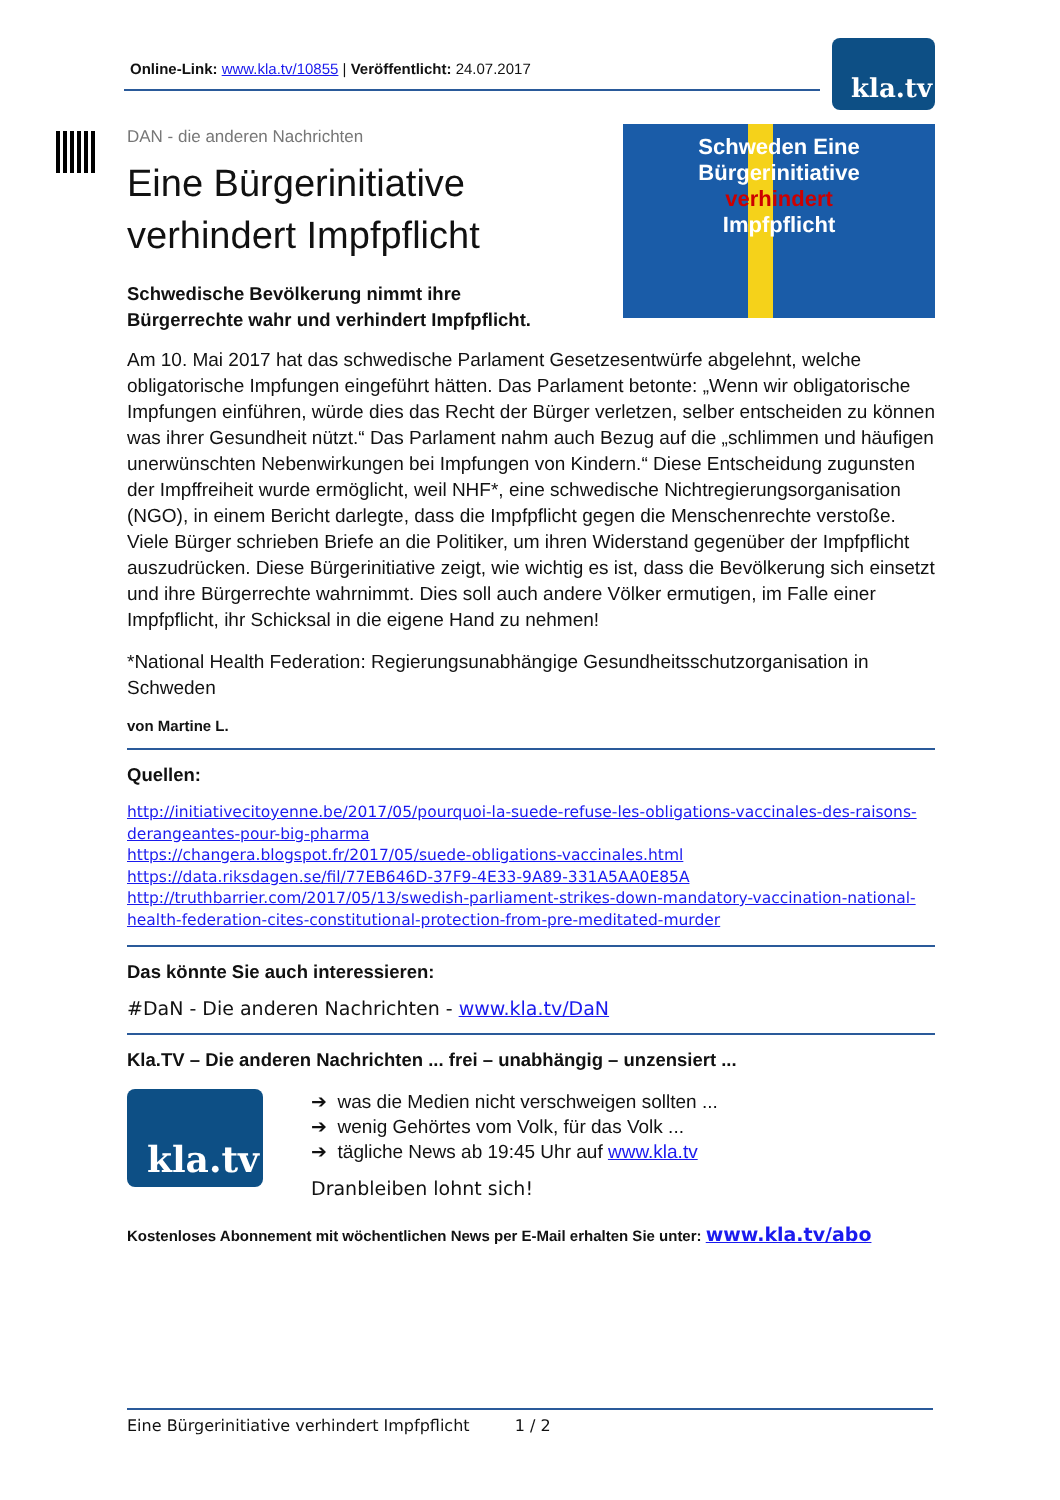Online-Link: www.kla.tv/10855 | Veröffentlicht: 24.07.2017 kla.tv
Schweden Eine Bürgerinitiative
verhindert
Impfpflicht
DAN - die anderen Nachrichten
Eine Bürgerinitiative
verhindert Impfpflicht
Schwedische Bevölkerung nimmt ihre
Bürgerrechte wahr und verhindert Impfpflicht.
Am 10. Mai 2017 hat das schwedische Parlament Gesetzesentwürfe abgelehnt, welche obligatorische Impfungen eingeführt hätten. Das Parlament betonte: „Wenn wir obligatorische Impfungen einführen, würde dies das Recht der Bürger verletzen, selber entscheiden zu können was ihrer Gesundheit nützt.“ Das Parlament nahm auch Bezug auf die „schlimmen und häufigen unerwünschten Nebenwirkungen bei Impfungen von Kindern.“ Diese Entscheidung zugunsten der Impffreiheit wurde ermöglicht, weil NHF*, eine schwedische Nichtregierungsorganisation (NGO), in einem Bericht darlegte, dass die Impfpflicht gegen die Menschenrechte verstoße. Viele Bürger schrieben Briefe an die Politiker, um ihren Widerstand gegenüber der Impfpflicht auszudrücken. Diese Bürgerinitiative zeigt, wie wichtig es ist, dass die Bevölkerung sich einsetzt und ihre Bürgerrechte wahrnimmt. Dies soll auch andere Völker ermutigen, im Falle einer Impfpflicht, ihr Schicksal in die eigene Hand zu nehmen!
*National Health Federation: Regierungsunabhängige Gesundheitsschutzorganisation in Schweden
von Martine L.
Quellen:
http://initiativecitoyenne.be/2017/05/pourquoi-la-suede-refuse-les-obligations-vaccinales-des-raisons-derangeantes-pour-big-pharma
https://changera.blogspot.fr/2017/05/suede-obligations-vaccinales.html
https://data.riksdagen.se/fil/77EB646D-37F9-4E33-9A89-331A5AA0E85A
http://truthbarrier.com/2017/05/13/swedish-parliament-strikes-down-mandatory-vaccination-national-health-federation-cites-constitutional-protection-from-pre-meditated-murder
Das könnte Sie auch interessieren:
#DaN - Die anderen Nachrichten - www.kla.tv/DaN
Kla.TV – Die anderen Nachrichten ... frei – unabhängig – unzensiert ...
kla.tv
➔ was die Medien nicht verschweigen sollten ...
➔ wenig Gehörtes vom Volk, für das Volk ...
➔ tägliche News ab 19:45 Uhr auf www.kla.tv
Dranbleiben lohnt sich!
Kostenloses Abonnement mit wöchentlichen News per E-Mail erhalten Sie unter: www.kla.tv/abo
Eine Bürgerinitiative verhindert Impfpflicht 1 / 2